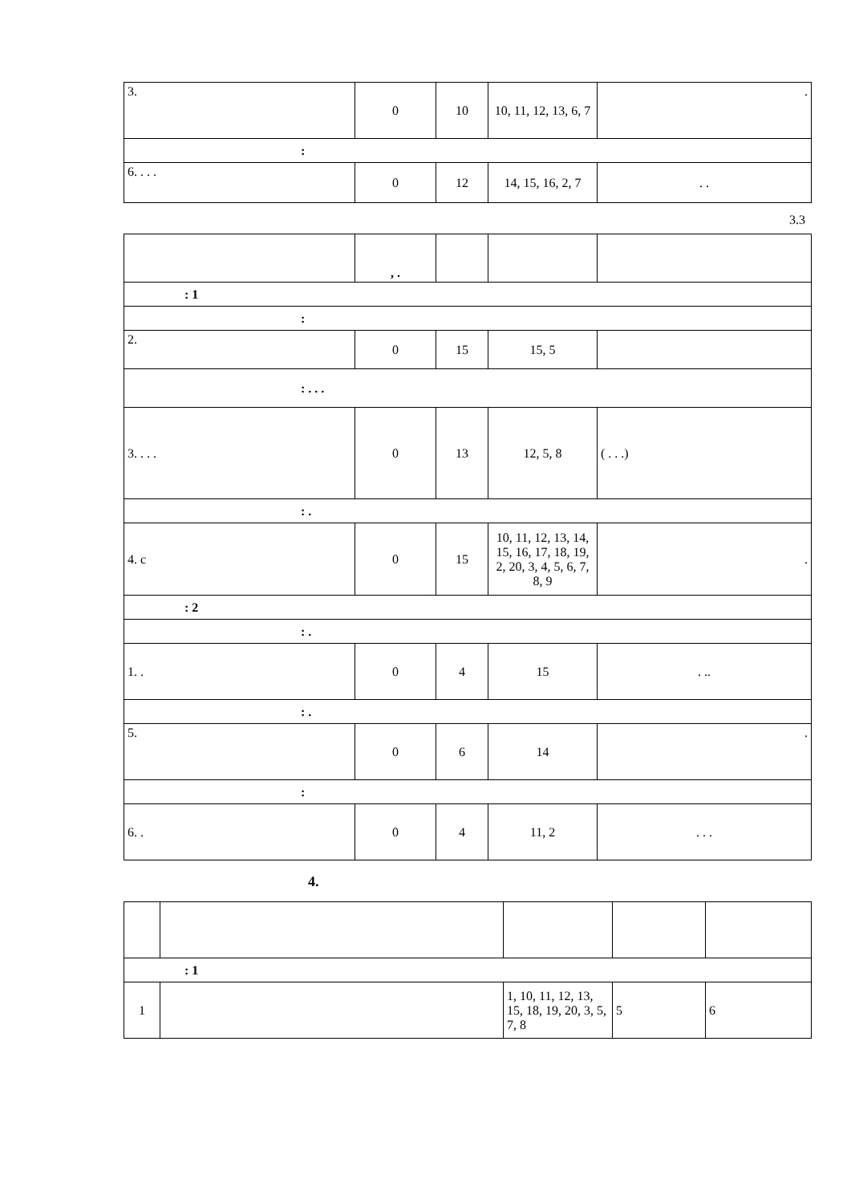| 3. | 0 | 10 | 10, 11, 12, 13, 6, 7 | . |
| : | | | | |
| 6. . . . | 0 | 12 | 14, 15, 16, 2, 7 | . . |
3.3
| | , . | | | |
| : 1 | | | | |
| : | | | | |
| 2. | 0 | 15 | 15, 5 | |
| : . . . | | | | |
| 3. . . . | 0 | 13 | 12, 5, 8 | ( . . .) |
| : . | | | | |
| 4. c | 0 | 15 | 10, 11, 12, 13, 14, 15, 16, 17, 18, 19, 2, 20, 3, 4, 5, 6, 7, 8, 9 | . |
| : 2 | | | | |
| : . | | | | |
| 1. . | 0 | 4 | 15 | . .. |
| : . | | | | |
| 5. | 0 | 6 | 14 | . |
| : | | | | |
| 6. . | 0 | 4 | 11, 2 | . . . |
4.
| : 1 | | | | |
| 1 | | 1, 10, 11, 12, 13, 15, 18, 19, 20, 3, 5, 7, 8 | 5 | 6 |